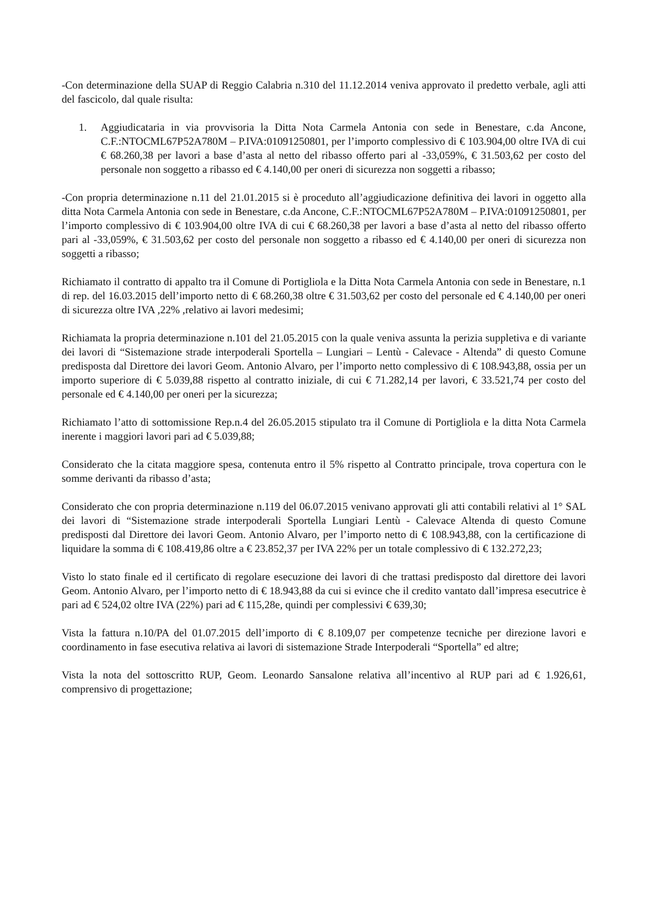-Con determinazione della SUAP di Reggio Calabria n.310 del 11.12.2014 veniva approvato il predetto verbale, agli atti del fascicolo, dal quale risulta:
1. Aggiudicataria in via provvisoria la Ditta Nota Carmela Antonia con sede in Benestare, c.da Ancone, C.F.:NTOCML67P52A780M – P.IVA:01091250801, per l’importo complessivo di € 103.904,00 oltre IVA di cui € 68.260,38 per lavori a base d’asta al netto del ribasso offerto pari al -33,059%, € 31.503,62 per costo del personale non soggetto a ribasso ed € 4.140,00 per oneri di sicurezza non soggetti a ribasso;
-Con propria determinazione n.11 del 21.01.2015 si è proceduto all’aggiudicazione definitiva dei lavori in oggetto alla ditta Nota Carmela Antonia con sede in Benestare, c.da Ancone, C.F.:NTOCML67P52A780M – P.IVA:01091250801, per l’importo complessivo di € 103.904,00 oltre IVA di cui € 68.260,38 per lavori a base d’asta al netto del ribasso offerto pari al -33,059%, € 31.503,62 per costo del personale non soggetto a ribasso ed € 4.140,00 per oneri di sicurezza non soggetti a ribasso;
Richiamato il contratto di appalto tra il Comune di Portigliola e la Ditta Nota Carmela Antonia con sede in Benestare, n.1 di rep. del 16.03.2015 dell’importo netto di € 68.260,38 oltre € 31.503,62 per costo del personale ed € 4.140,00 per oneri di sicurezza oltre IVA ,22% ,relativo ai lavori medesimi;
Richiamata la propria determinazione n.101 del 21.05.2015 con la quale veniva assunta la perizia suppletiva e di variante dei lavori di “Sistemazione strade interpoderali Sportella – Lungiari – Lentù - Calevace - Altenda” di questo Comune predisposta dal Direttore dei lavori Geom. Antonio Alvaro, per l’importo netto complessivo di € 108.943,88, ossia per un importo superiore di € 5.039,88 rispetto al contratto iniziale, di cui € 71.282,14 per lavori, € 33.521,74 per costo del personale ed € 4.140,00 per oneri per la sicurezza;
Richiamato l’atto di sottomissione Rep.n.4 del 26.05.2015 stipulato tra il Comune di Portigliola e la ditta Nota Carmela inerente i maggiori lavori pari ad € 5.039,88;
Considerato che la citata maggiore spesa, contenuta entro il 5% rispetto al Contratto principale, trova copertura con le somme derivanti da ribasso d’asta;
Considerato che con propria determinazione n.119 del 06.07.2015 venivano approvati gli atti contabili relativi al 1° SAL dei lavori di “Sistemazione strade interpoderali Sportella Lungiari Lentù - Calevace Altenda di questo Comune predisposti dal Direttore dei lavori Geom. Antonio Alvaro, per l’importo netto di € 108.943,88, con la certificazione di liquidare la somma di € 108.419,86 oltre a € 23.852,37 per IVA 22% per un totale complessivo di € 132.272,23;
Visto lo stato finale ed il certificato di regolare esecuzione dei lavori di che trattasi predisposto dal direttore dei lavori Geom. Antonio Alvaro, per l’importo netto di € 18.943,88 da cui si evince che il credito vantato dall’impresa esecutrice è pari ad € 524,02 oltre IVA (22%) pari ad € 115,28e, quindi per complessivi € 639,30;
Vista la fattura n.10/PA del 01.07.2015 dell’importo di € 8.109,07 per competenze tecniche per direzione lavori e coordinamento in fase esecutiva relativa ai lavori di sistemazione Strade Interpoderali “Sportella” ed altre;
Vista la nota del sottoscritto RUP, Geom. Leonardo Sansalone relativa all’incentivo al RUP pari ad € 1.926,61, comprensivo di progettazione;